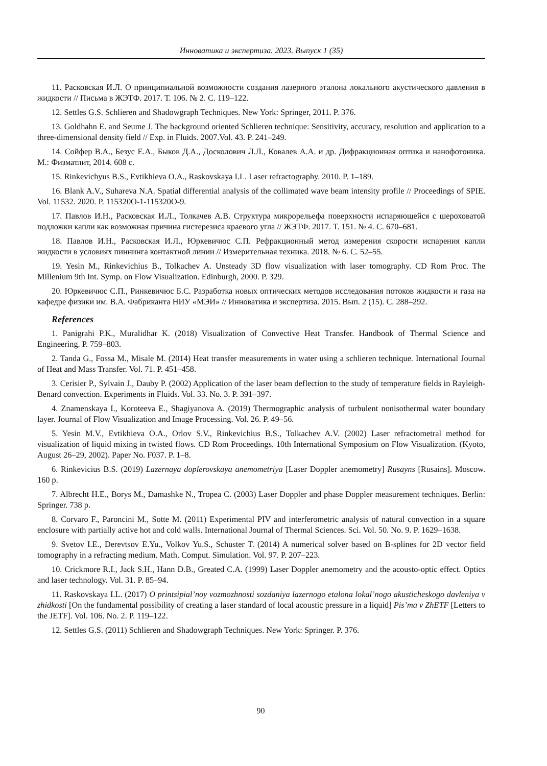Инноватика и экспертиза. 2023. Выпуск 1 (35)
11. Расковская И.Л. О принципиальной возможности создания лазерного эталона локального акустического давления в жидкости // Письма в ЖЭТФ. 2017. Т. 106. № 2. С. 119–122.
12. Settles G.S. Schlieren and Shadowgraph Techniques. New York: Springer, 2011. P. 376.
13. Goldhahn E. and Seume J. The background oriented Schlieren technique: Sensitivity, accuracy, resolution and application to a three-dimensional density field // Exp. in Fluids. 2007.Vol. 43. P. 241–249.
14. Сойфер В.А., Безус Е.А., Быков Д.А., Досколович Л.Л., Ковалев А.А. и др. Дифракционная оптика и нанофотоника. М.: Физматлит, 2014. 608 с.
15. Rinkevichyus B.S., Evtikhieva O.A., Raskovskaya I.L. Laser refractography. 2010. P. 1–189.
16. Blank A.V., Suhareva N.A. Spatial differential analysis of the collimated wave beam intensity profile // Proceedings of SPIE. Vol. 11532. 2020. P. 115320O-1-115320O-9.
17. Павлов И.Н., Расковская И.Л., Толкачев А.В. Структура микрорельефа поверхности испаряющейся с шероховатой подложки капли как возможная причина гистерезиса краевого угла // ЖЭТФ. 2017. Т. 151. № 4. С. 670–681.
18. Павлов И.Н., Расковская И.Л., Юркевичюс С.П. Рефракционный метод измерения скорости испарения капли жидкости в условиях пиннинга контактной линии // Измерительная техника. 2018. № 6. С. 52–55.
19. Yesin M., Rinkevichius B., Tolkachev A. Unsteady 3D flow visualization with laser tomography. CD Rom Proc. The Millenium 9th Int. Symp. on Flow Visualization. Edinburgh, 2000. P. 329.
20. Юркевичюс С.П., Ринкевичюс Б.С. Разработка новых оптических методов исследования потоков жидкости и газа на кафедре физики им. В.А. Фабриканта НИУ «МЭИ» // Инноватика и экспертиза. 2015. Вып. 2 (15). С. 288–292.
References
1. Panigrahi P.K., Muralidhar K. (2018) Visualization of Convective Heat Transfer. Handbook of Thermal Science and Engineering. P. 759–803.
2. Tanda G., Fossa M., Misale M. (2014) Heat transfer measurements in water using a schlieren technique. International Journal of Heat and Mass Transfer. Vol. 71. P. 451–458.
3. Cerisier P., Sylvain J., Dauby P. (2002) Application of the laser beam deflection to the study of temperature fields in Rayleigh-Benard convection. Experiments in Fluids. Vol. 33. No. 3. P. 391–397.
4. Znamenskaya I., Koroteeva E., Shagiyanova A. (2019) Thermographic analysis of turbulent nonisothermal water boundary layer. Journal of Flow Visualization and Image Processing. Vol. 26. P. 49–56.
5. Yesin M.V., Evtikhieva O.A., Orlov S.V., Rinkevichius B.S., Tolkachev A.V. (2002) Laser refractometral method for visualization of liquid mixing in twisted flows. CD Rom Proceedings. 10th International Symposium on Flow Visualization. (Kyoto, August 26–29, 2002). Paper No. F037. P. 1–8.
6. Rinkevicius B.S. (2019) Lazernaya doplerovskaya anemometriya [Laser Doppler anemometry] Rusayns [Rusains]. Moscow. 160 p.
7. Albrecht H.E., Borys M., Damashke N., Tropea C. (2003) Laser Doppler and phase Doppler measurement techniques. Berlin: Springer. 738 p.
8. Corvaro F., Paroncini M., Sotte M. (2011) Experimental PIV and interferometric analysis of natural convection in a square enclosure with partially active hot and cold walls. International Journal of Thermal Sciences. Sci. Vol. 50. No. 9. P. 1629–1638.
9. Svetov I.E., Derevtsov E.Yu., Volkov Yu.S., Schuster T. (2014) A numerical solver based on B-splines for 2D vector field tomography in a refracting medium. Math. Comput. Simulation. Vol. 97. P. 207–223.
10. Crickmore R.I., Jack S.H., Hann D.B., Greated C.A. (1999) Laser Doppler anemometry and the acousto-optic effect. Optics and laser technology. Vol. 31. P. 85–94.
11. Raskovskaya I.L. (2017) O printsipial’noy vozmozhnosti sozdaniya lazernogo etalona lokal’nogo akusticheskogo davleniya v zhidkosti [On the fundamental possibility of creating a laser standard of local acoustic pressure in a liquid] Pis’ma v ZhETF [Letters to the JETF]. Vol. 106. No. 2. P. 119–122.
12. Settles G.S. (2011) Schlieren and Shadowgraph Techniques. New York: Springer. P. 376.
90